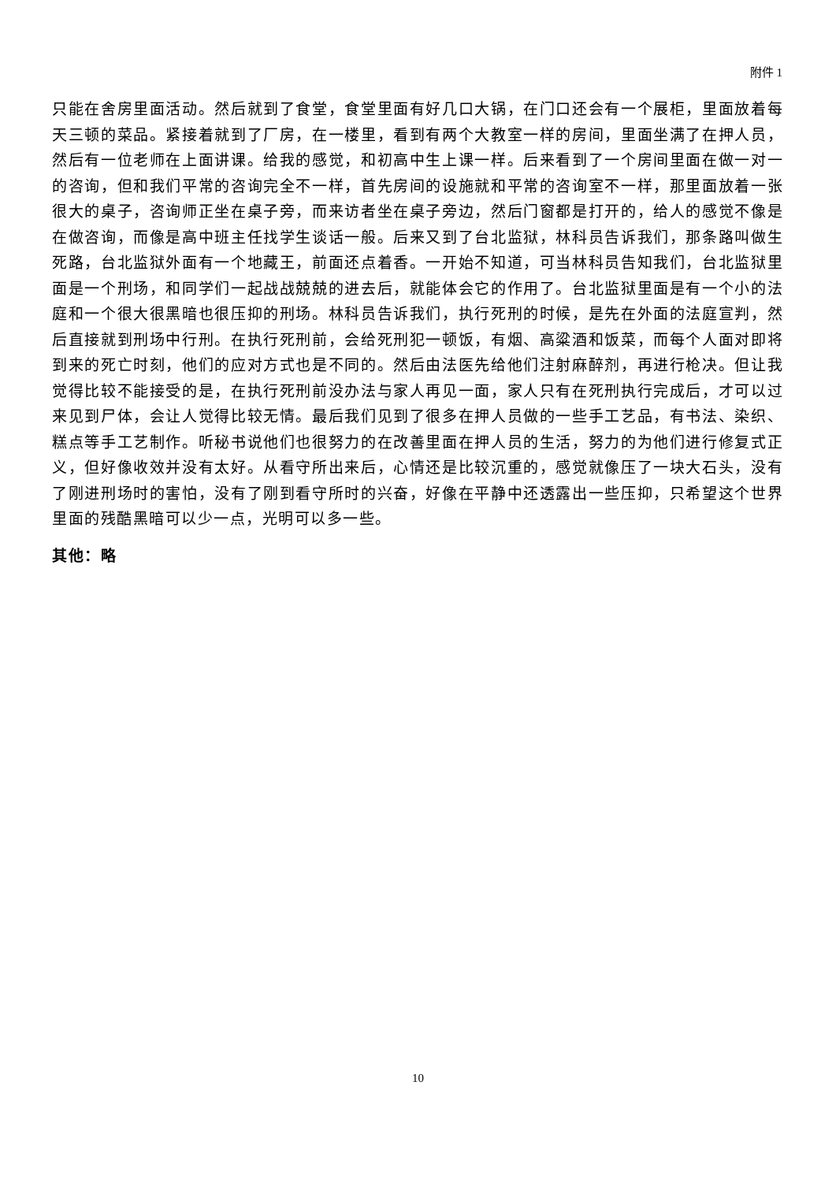附件 1
只能在舍房里面活动。然后就到了食堂，食堂里面有好几口大锅，在门口还会有一个展柜，里面放着每天三顿的菜品。紧接着就到了厂房，在一楼里，看到有两个大教室一样的房间，里面坐满了在押人员，然后有一位老师在上面讲课。给我的感觉，和初高中生上课一样。后来看到了一个房间里面在做一对一的咨询，但和我们平常的咨询完全不一样，首先房间的设施就和平常的咨询室不一样，那里面放着一张很大的桌子，咨询师正坐在桌子旁，而来访者坐在桌子旁边，然后门窗都是打开的，给人的感觉不像是在做咨询，而像是高中班主任找学生谈话一般。后来又到了台北监狱，林科员告诉我们，那条路叫做生死路，台北监狱外面有一个地藏王，前面还点着香。一开始不知道，可当林科员告知我们，台北监狱里面是一个刑场，和同学们一起战战兢兢的进去后，就能体会它的作用了。台北监狱里面是有一个小的法庭和一个很大很黑暗也很压抑的刑场。林科员告诉我们，执行死刑的时候，是先在外面的法庭宣判，然后直接就到刑场中行刑。在执行死刑前，会给死刑犯一顿饭，有烟、高粱酒和饭菜，而每个人面对即将到来的死亡时刻，他们的应对方式也是不同的。然后由法医先给他们注射麻醉剂，再进行枪决。但让我觉得比较不能接受的是，在执行死刑前没办法与家人再见一面，家人只有在死刑执行完成后，才可以过来见到尸体，会让人觉得比较无情。最后我们见到了很多在押人员做的一些手工艺品，有书法、染织、糕点等手工艺制作。听秘书说他们也很努力的在改善里面在押人员的生活，努力的为他们进行修复式正义，但好像收效并没有太好。从看守所出来后，心情还是比较沉重的，感觉就像压了一块大石头，没有了刚进刑场时的害怕，没有了刚到看守所时的兴奋，好像在平静中还透露出一些压抑，只希望这个世界里面的残酷黑暗可以少一点，光明可以多一些。
其他：略
10